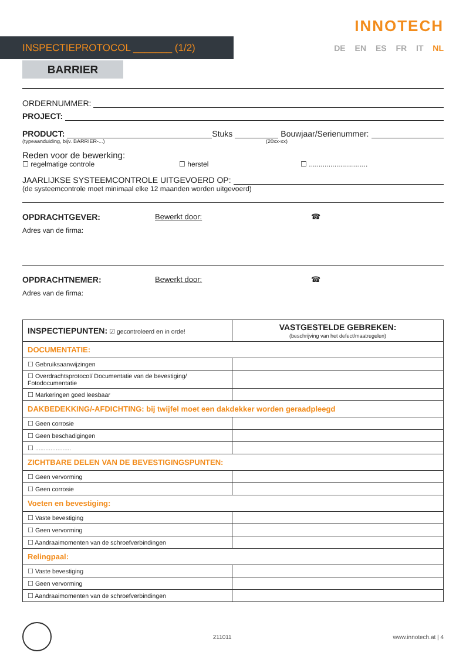INNOTECH
INSPECTIEPROTOCOL _______ (1/2)
DE EN ES FR IT NL
BARRIER
ORDERNUMMER:
PROJECT:
PRODUCT: Stuks Bouwjaar/Serienummer:
(typeaanduiding, bijv. BARRIER-...) (20xx-xx)
Reden voor de bewerking:
☐ regelmatige controle ☐ herstel ☐ ..............................
JAARLIJKSE SYSTEEMCONTROLE UITGEVOERD OP:
(de systeemcontrole moet minimaal elke 12 maanden worden uitgevoerd)
OPDRACHTGEVER: Bewerkt door: ☎
Adres van de firma:
OPDRACHTNEMER: Bewerkt door: ☎
Adres van de firma:
| INSPECTIEPUNTEN: ☑ gecontroleerd en in orde! | VASTGESTELDE GEBREKEN: (beschrijving van het defect/maatregelen) |
| DOCUMENTATIE: | |
| ☐ Gebruiksaanwijzingen | |
| ☐ Overdrachtsprotocol/ Documentatie van de bevestiging/ Fotodocumentatie | |
| ☐ Markeringen goed leesbaar | |
| DAKBEDEKKING/-AFDICHTING: bij twijfel moet een dakdekker worden geraadpleegd | |
| ☐ Geen corrosie | |
| ☐ Geen beschadigingen | |
| ☐ ..................... | |
| ZICHTBARE DELEN VAN DE BEVESTIGINGSPUNTEN: | |
| ☐ Geen vervorming | |
| ☐ Geen corrosie | |
| Voeten en bevestiging: | |
| ☐ Vaste bevestiging | |
| ☐ Geen vervorming | |
| ☐ Aandraaimomenten van de schroefverbindingen | |
| Relingpaal: | |
| ☐ Vaste bevestiging | |
| ☐ Geen vervorming | |
| ☐ Aandraaimomenten van de schroefverbindingen | |
211011 www.innotech.at | 4